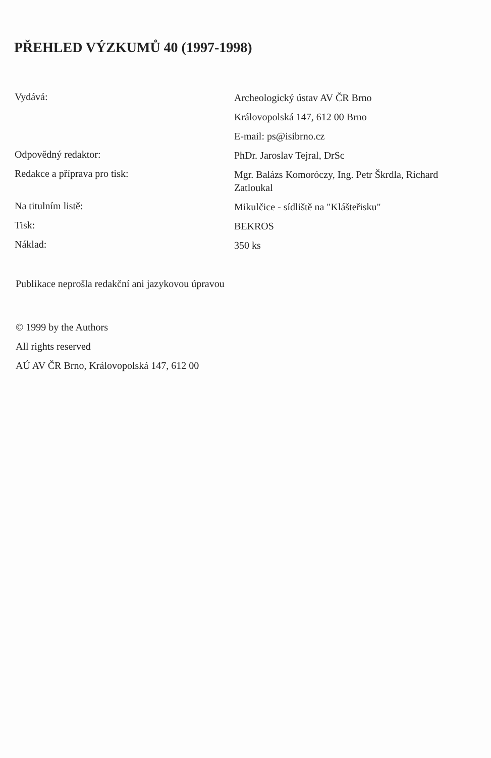PŘEHLED VÝZKUMŮ 40 (1997-1998)
Vydává:
Archeologický ústav AV ČR Brno
Královopolská 147, 612 00 Brno
E-mail: ps@isibrno.cz
Odpovědný redaktor:
PhDr. Jaroslav Tejral, DrSc
Redakce a příprava pro tisk:
Mgr. Balázs Komoróczy, Ing. Petr Škrdla, Richard Zatloukal
Na titulním listě:
Mikulčice - sídliště na "Klášteřisku"
Tisk:
BEKROS
Náklad:
350 ks
Publikace neprošla redakční ani jazykovou úpravou
© 1999 by the Authors
All rights reserved
AÚ AV ČR Brno, Královopolská 147, 612 00